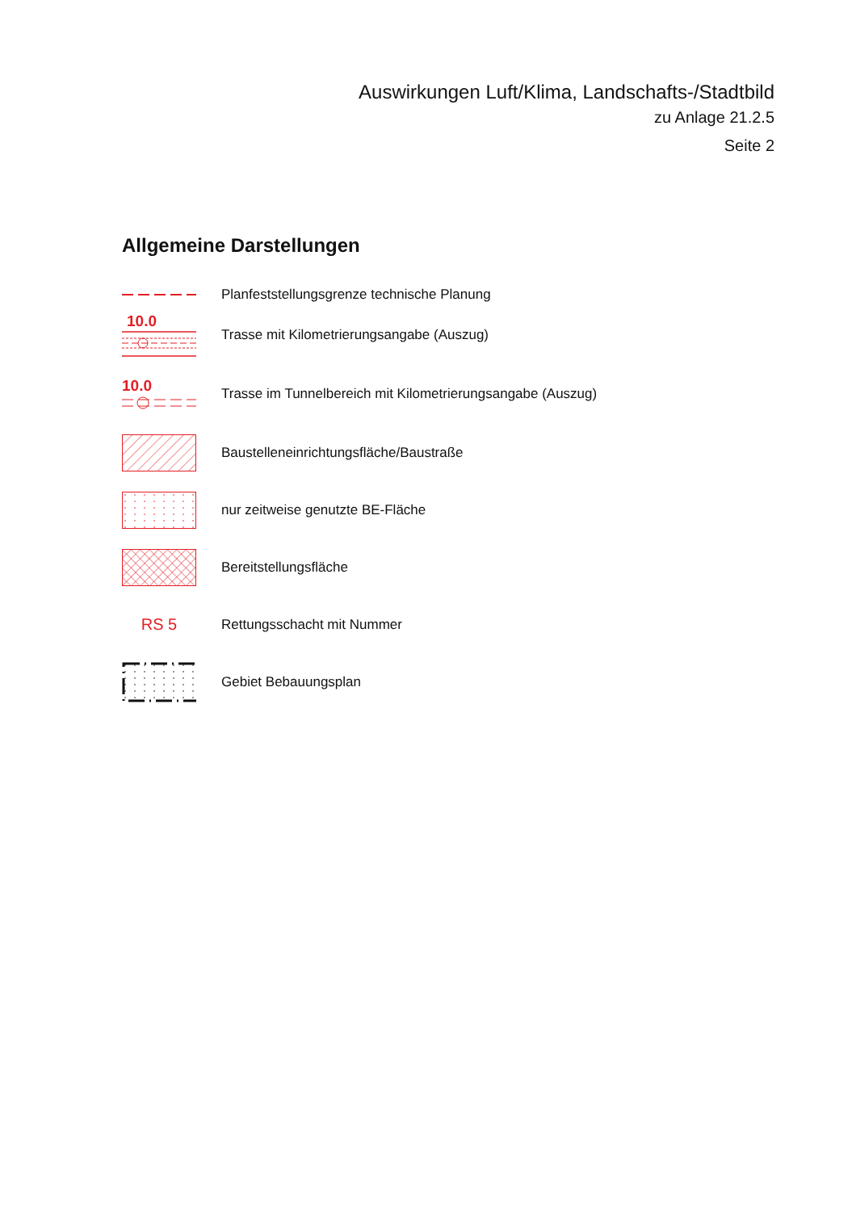Auswirkungen Luft/Klima, Landschafts-/Stadtbild
zu Anlage 21.2.5
Seite 2
Allgemeine Darstellungen
Planfeststellungsgrenze technische Planung
10.0
Trasse mit Kilometrierungsangabe (Auszug)
10.0
Trasse im Tunnelbereich mit Kilometrierungsangabe (Auszug)
Baustelleneinrichtungsfläche/Baustraße
nur zeitweise genutzte BE-Fläche
Bereitstellungsfläche
RS 5
Rettungsschacht mit Nummer
Gebiet Bebauungsplan